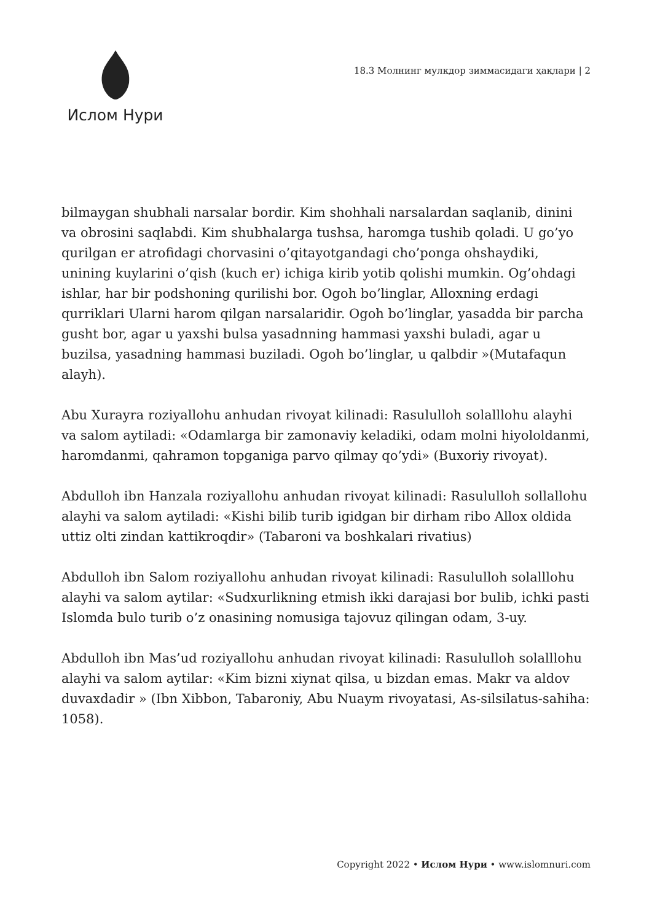Ислом Нури
18.3 Молнинг мулкдор зиммасидаги ҳақлари | 2
bilmaygan shubhali narsalar bordir. Kim shohhali narsalardan saqlanib, dinini va obrosini saqlabdi. Kim shubhalarga tushsa, haromga tushib qoladi. U go’yo qurilgan er atrofidagi chorvasini o’qitayotgandagi cho’ponga ohshaydiki, unining kuylarini o’qish (kuch er) ichiga kirib yotib qolishi mumkin. Og’ohdagi ishlar, har bir podshoning qurilishi bor. Ogoh bo’linglar, Alloxning erdagi qurriklari Ularni harom qilgan narsalaridir. Ogoh bo’linglar, yasadda bir parcha gusht bor, agar u yaxshi bulsa yasadnning hammasi yaxshi buladi, agar u buzilsa, yasadning hammasi buziladi. Ogoh bo’linglar, u qalbdir »(Mutafaqun alayh).
Abu Xurayra roziyallohu anhudan rivoyat kilinadi: Rasululloh solalllohu alayhi va salom aytiladi: «Odamlarga bir zamonaviy keladiki, odam molni hiyololdanmi, haromdanmi, qahramon topganiga parvo qilmay qo’ydi» (Buxoriy rivoyat).
Abdulloh ibn Hanzala roziyallohu anhudan rivoyat kilinadi: Rasululloh sollallohu alayhi va salom aytiladi: «Kishi bilib turib igidgan bir dirham ribo Allox oldida uttiz olti zindan kattikroqdir» (Tabaroni va boshkalari rivatius)
Abdulloh ibn Salom roziyallohu anhudan rivoyat kilinadi: Rasululloh solalllohu alayhi va salom aytilar: «Sudxurlikning etmish ikki darajasi bor bulib, ichki pasti Islomda bulo turib o’z onasining nomusiga tajovuz qilingan odam, 3-uy.
Abdulloh ibn Mas’ud roziyallohu anhudan rivoyat kilinadi: Rasululloh solalllohu alayhi va salom aytilar: «Kim bizni xiynat qilsa, u bizdan emas. Makr va aldov duvaxdadir » (Ibn Xibbon, Tabaroniy, Abu Nuaym rivoyatasi, As-silsilatus-sahiha: 1058).
Copyright 2022 • Ислом Нури • www.islomnuri.com